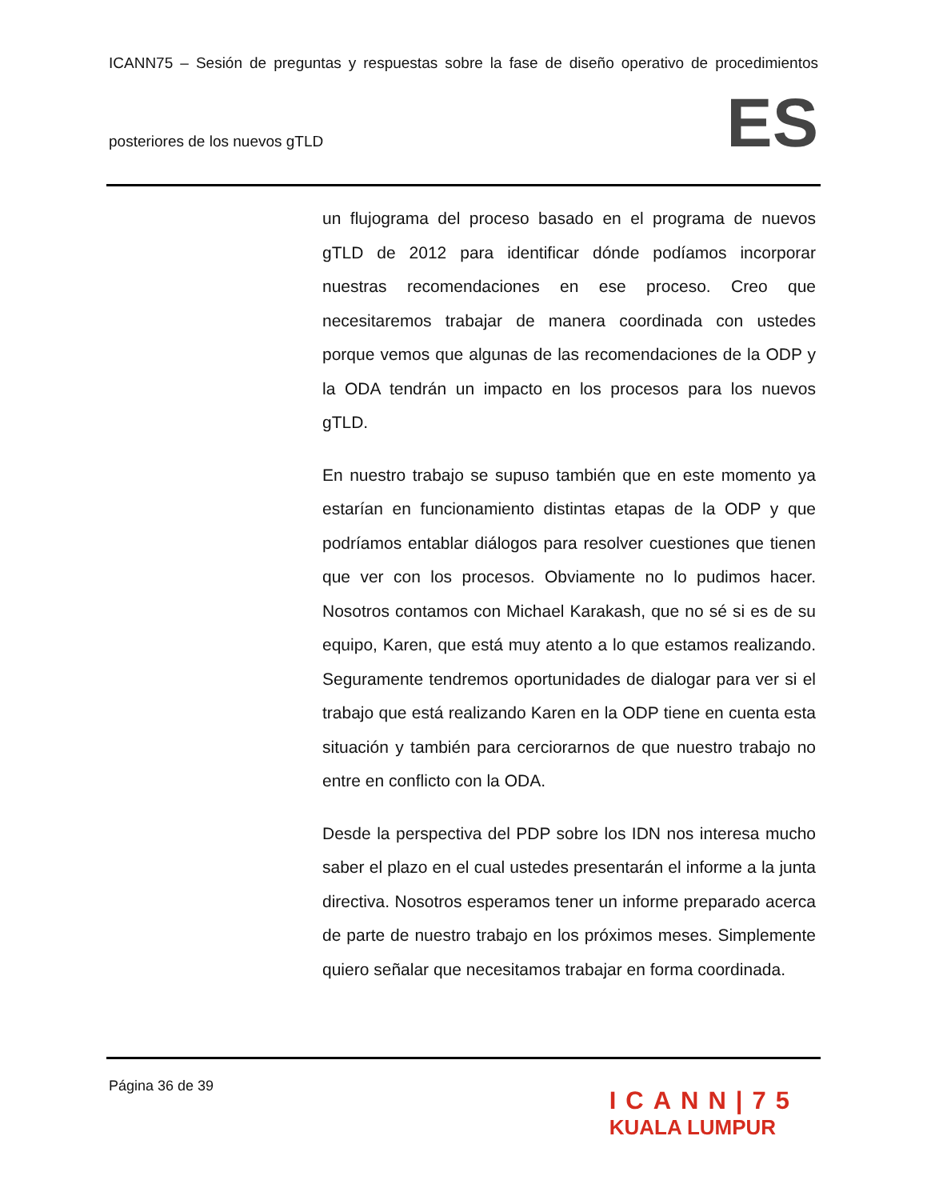ICANN75 – Sesión de preguntas y respuestas sobre la fase de diseño operativo de procedimientos
posteriores de los nuevos gTLD
ES
un flujograma del proceso basado en el programa de nuevos gTLD de 2012 para identificar dónde podíamos incorporar nuestras recomendaciones en ese proceso. Creo que necesitaremos trabajar de manera coordinada con ustedes porque vemos que algunas de las recomendaciones de la ODP y la ODA tendrán un impacto en los procesos para los nuevos gTLD.
En nuestro trabajo se supuso también que en este momento ya estarían en funcionamiento distintas etapas de la ODP y que podríamos entablar diálogos para resolver cuestiones que tienen que ver con los procesos. Obviamente no lo pudimos hacer. Nosotros contamos con Michael Karakash, que no sé si es de su equipo, Karen, que está muy atento a lo que estamos realizando. Seguramente tendremos oportunidades de dialogar para ver si el trabajo que está realizando Karen en la ODP tiene en cuenta esta situación y también para cerciorarnos de que nuestro trabajo no entre en conflicto con la ODA.
Desde la perspectiva del PDP sobre los IDN nos interesa mucho saber el plazo en el cual ustedes presentarán el informe a la junta directiva. Nosotros esperamos tener un informe preparado acerca de parte de nuestro trabajo en los próximos meses. Simplemente quiero señalar que necesitamos trabajar en forma coordinada.
Página 36 de 39
ICANN|75
KUALA LUMPUR